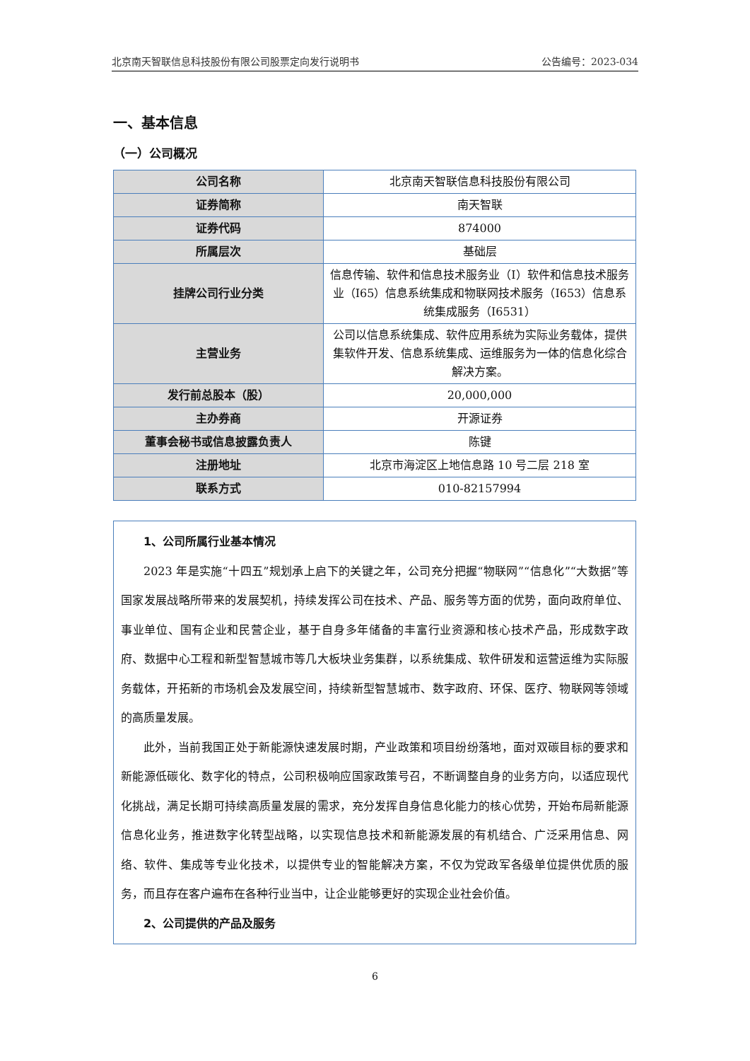北京南天智联信息科技股份有限公司股票定向发行说明书 公告编号：2023-034
一、基本信息
（一）公司概况
| 公司名称 | 北京南天智联信息科技股份有限公司 |
| 证券简称 | 南天智联 |
| 证券代码 | 874000 |
| 所属层次 | 基础层 |
| 挂牌公司行业分类 | 信息传输、软件和信息技术服务业（I）软件和信息技术服务业（I65）信息系统集成和物联网技术服务（I653）信息系统集成服务（I6531） |
| 主营业务 | 公司以信息系统集成、软件应用系统为实际业务载体，提供集软件开发、信息系统集成、运维服务为一体的信息化综合解决方案。 |
| 发行前总股本（股） | 20,000,000 |
| 主办券商 | 开源证券 |
| 董事会秘书或信息披露负责人 | 陈键 |
| 注册地址 | 北京市海淀区上地信息路 10 号二层 218 室 |
| 联系方式 | 010-82157994 |
1、公司所属行业基本情况
2023 年是实施“十四五”规划承上启下的关键之年，公司充分把握“物联网”“信息化”“大数据”等国家发展战略所带来的发展契机，持续发挥公司在技术、产品、服务等方面的优势，面向政府单位、事业单位、国有企业和民营企业，基于自身多年储备的丰富行业资源和核心技术产品，形成数字政府、数据中心工程和新型智慧城市等几大板块业务集群，以系统集成、软件研发和运营运维为实际服务载体，开拓新的市场机会及发展空间，持续新型智慧城市、数字政府、环保、医疗、物联网等领域的高质量发展。
此外，当前我国正处于新能源快速发展时期，产业政策和项目纷纷落地，面对双碳目标的要求和新能源低碳化、数字化的特点，公司积极响应国家政策号召，不断调整自身的业务方向，以适应现代化挑战，满足长期可持续高质量发展的需求，充分发挥自身信息化能力的核心优势，开始布局新能源信息化业务，推进数字化转型战略，以实现信息技术和新能源发展的有机结合、广泛采用信息、网络、软件、集成等专业化技术，以提供专业的智能解决方案，不仅为党政军各级单位提供优质的服务，而且存在客户遍布在各种行业当中，让企业能够更好的实现企业社会价值。
2、公司提供的产品及服务
6